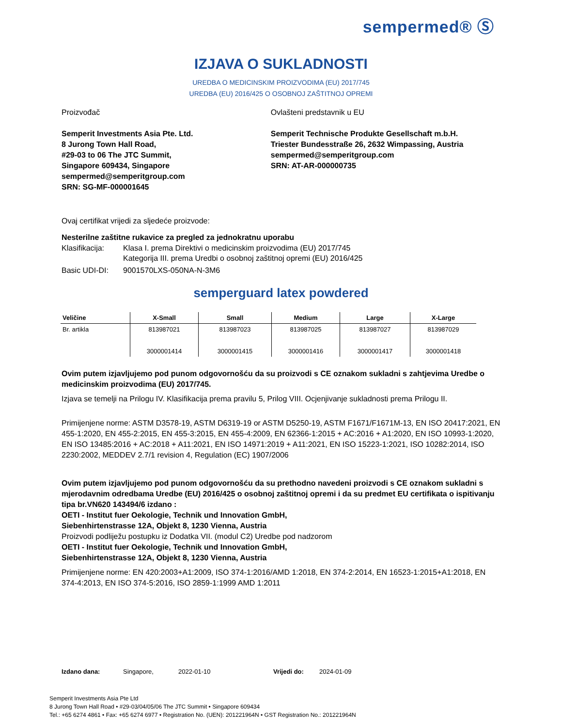sempermed® Ⓢ
IZJAVA O SUKLADNOSTI
UREDBA O MEDICINSKIM PROIZVODIMA (EU) 2017/745
UREDBA (EU) 2016/425 O OSOBNOJ ZAŠTITNOJ OPREMI
Proizvođač
Semperit Investments Asia Pte. Ltd.
8 Jurong Town Hall Road,
#29-03 to 06 The JTC Summit,
Singapore 609434, Singapore
sempermed@semperitgroup.com
SRN: SG-MF-000001645
Ovlašteni predstavnik u EU
Semperit Technische Produkte Gesellschaft m.b.H.
Triester Bundesstraße 26, 2632 Wimpassing, Austria
sempermed@semperitgroup.com
SRN: AT-AR-000000735
Ovaj certifikat vrijedi za sljedeće proizvode:
Nesterilne zaštitne rukavice za pregled za jednokratnu uporabu
Klasifikacija: Klasa I. prema Direktivi o medicinskim proizvodima (EU) 2017/745
Kategorija III. prema Uredbi o osobnoj zaštitnoj opremi (EU) 2016/425
Basic UDI-DI: 9001570LXS-050NA-N-3M6
semperguard latex powdered
| Veličine | X-Small | Small | Medium | Large | X-Large |
| --- | --- | --- | --- | --- | --- |
| Br. artikla | 813987021 3000001414 | 813987023 3000001415 | 813987025 3000001416 | 813987027 3000001417 | 813987029 3000001418 |
Ovim putem izjavljujemo pod punom odgovornošću da su proizvodi s CE oznakom sukladni s zahtjevima Uredbe o medicinskim proizvodima (EU) 2017/745.
Izjava se temelji na Prilogu IV. Klasifikacija prema pravilu 5, Prilog VIII. Ocjenjivanje sukladnosti prema Prilogu II.
Primijenjene norme: ASTM D3578-19, ASTM D6319-19 or ASTM D5250-19, ASTM F1671/F1671M-13, EN ISO 20417:2021, EN 455-1:2020, EN 455-2:2015, EN 455-3:2015, EN 455-4:2009, EN 62366-1:2015 + AC:2016 + A1:2020, EN ISO 10993-1:2020, EN ISO 13485:2016 + AC:2018 + A11:2021, EN ISO 14971:2019 + A11:2021, EN ISO 15223-1:2021, ISO 10282:2014, ISO 2230:2002, MEDDEV 2.7/1 revision 4, Regulation (EC) 1907/2006
Ovim putem izjavljujemo pod punom odgovornošću da su prethodno navedeni proizvodi s CE oznakom sukladni s mjerodavnim odredbama Uredbe (EU) 2016/425 o osobnoj zaštitnoj opremi i da su predmet EU certifikata o ispitivanju tipa br.VN620 143494/6 izdano :
OETI - Institut fuer Oekologie, Technik und Innovation GmbH,
Siebenhirtenstrasse 12A, Objekt 8, 1230 Vienna, Austria
Proizvodi podliježu postupku iz Dodatka VII. (modul C2) Uredbe pod nadzorom
OETI - Institut fuer Oekologie, Technik und Innovation GmbH,
Siebenhirtenstrasse 12A, Objekt 8, 1230 Vienna, Austria
Primijenjene norme: EN 420:2003+A1:2009, ISO 374-1:2016/AMD 1:2018, EN 374-2:2014, EN 16523-1:2015+A1:2018, EN 374-4:2013, EN ISO 374-5:2016, ISO 2859-1:1999 AMD 1:2011
Izdano dana: Singapore, 2022-01-10 Vrijedi do: 2024-01-09
Semperit Investments Asia Pte Ltd
8 Jurong Town Hall Road • #29-03/04/05/06 The JTC Summit • Singapore 609434
Tel.: +65 6274 4861 • Fax: +65 6274 6977 • Registration No. (UEN): 201221964N • GST Registration No.: 201221964N